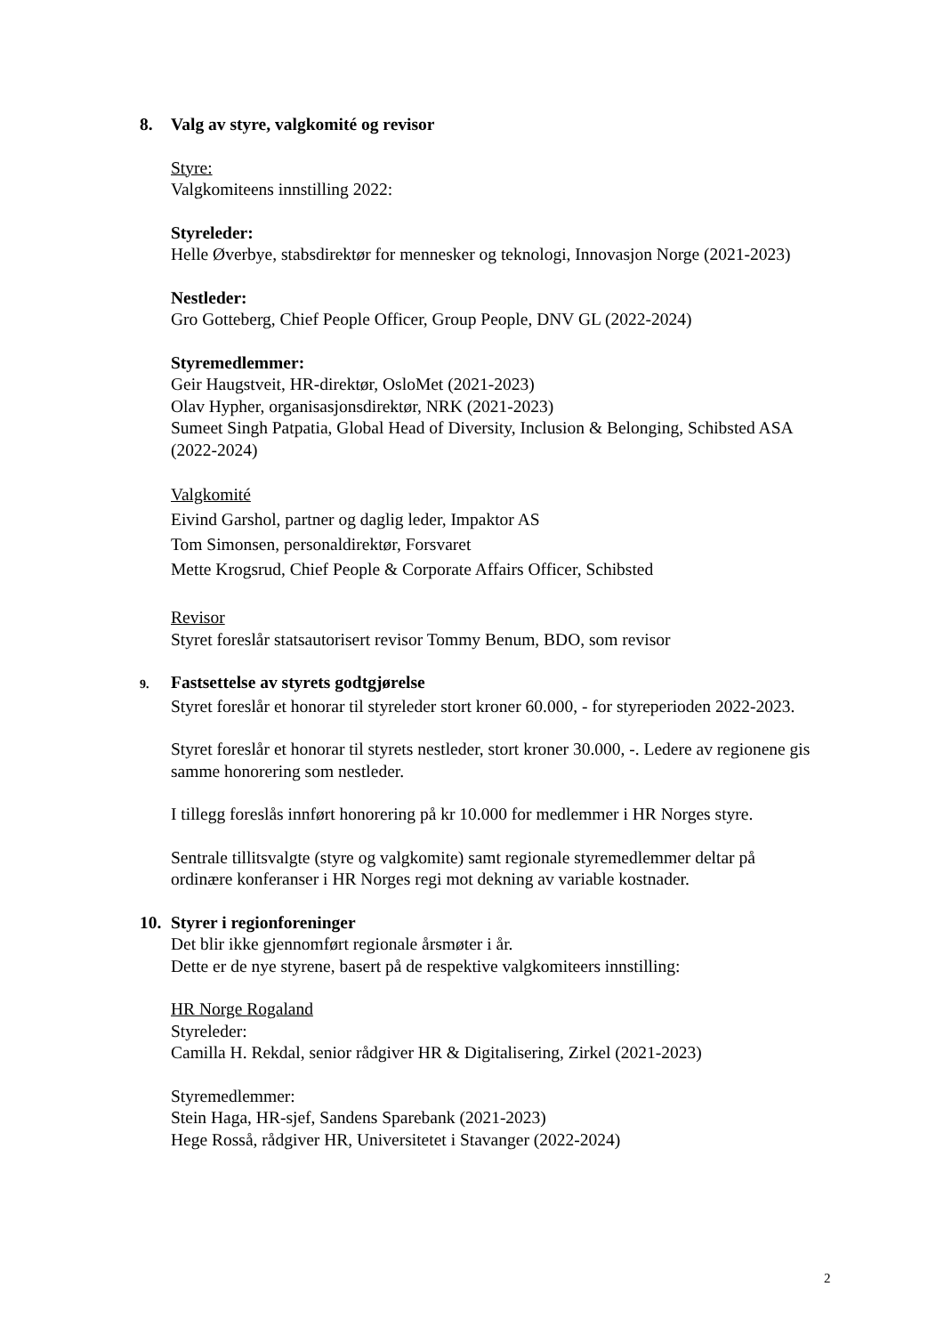8. Valg av styre, valgkomité og revisor
Styre:
Valgkomiteens innstilling 2022:
Styreleder:
Helle Øverbye, stabsdirektør for mennesker og teknologi, Innovasjon Norge (2021-2023)
Nestleder:
Gro Gotteberg, Chief People Officer, Group People, DNV GL (2022-2024)
Styremedlemmer:
Geir Haugstveit, HR-direktør, OsloMet (2021-2023)
Olav Hypher, organisasjonsdirektør, NRK (2021-2023)
Sumeet Singh Patpatia, Global Head of Diversity, Inclusion & Belonging, Schibsted ASA (2022-2024)
Valgkomité
Eivind Garshol, partner og daglig leder, Impaktor AS
Tom Simonsen, personaldirektør, Forsvaret
Mette Krogsrud, Chief People & Corporate Affairs Officer, Schibsted
Revisor
Styret foreslår statsautorisert revisor Tommy Benum, BDO, som revisor
9. Fastsettelse av styrets godtgjørelse
Styret foreslår et honorar til styreleder stort kroner 60.000, - for styreperioden 2022-2023.
Styret foreslår et honorar til styrets nestleder, stort kroner 30.000, -. Ledere av regionene gis samme honorering som nestleder.
I tillegg foreslås innført honorering på kr 10.000 for medlemmer i HR Norges styre.
Sentrale tillitsvalgte (styre og valgkomite) samt regionale styremedlemmer deltar på ordinære konferanser i HR Norges regi mot dekning av variable kostnader.
10. Styrer i regionforeninger
Det blir ikke gjennomført regionale årsmøter i år.
Dette er de nye styrene, basert på de respektive valgkomiteers innstilling:
HR Norge Rogaland
Styreleder:
Camilla H. Rekdal, senior rådgiver HR & Digitalisering, Zirkel (2021-2023)
Styremedlemmer:
Stein Haga, HR-sjef, Sandens Sparebank (2021-2023)
Hege Rosså, rådgiver HR, Universitetet i Stavanger (2022-2024)
2